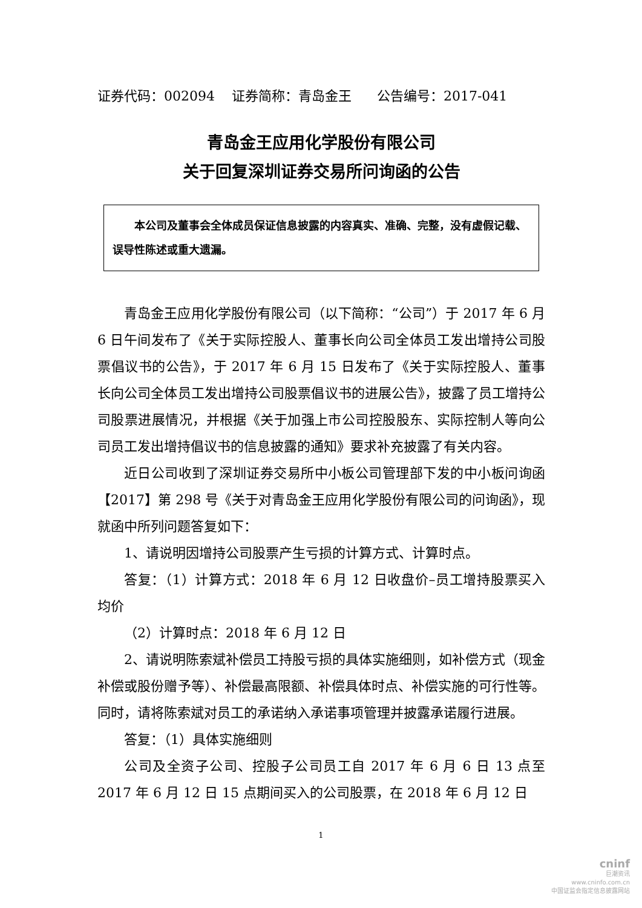证券代码：002094 证券简称：青岛金王 公告编号：2017-041
青岛金王应用化学股份有限公司
关于回复深圳证券交易所问询函的公告
  本公司及董事会全体成员保证信息披露的内容真实、准确、完整，没有虚假记载、误导性陈述或重大遗漏。
青岛金王应用化学股份有限公司（以下简称：“公司”）于 2017 年 6 月 6 日午间发布了《关于实际控股人、董事长向公司全体员工发出增持公司股票倡议书的公告》，于 2017 年 6 月 15 日发布了《关于实际控股人、董事长向公司全体员工发出增持公司股票倡议书的进展公告》，披露了员工增持公司股票进展情况，并根据《关于加强上市公司控股股东、实际控制人等向公司员工发出增持倡议书的信息披露的通知》要求补充披露了有关内容。
近日公司收到了深圳证券交易所中小板公司管理部下发的中小板问询函【2017】第 298 号《关于对青岛金王应用化学股份有限公司的问询函》，现就函中所列问题答复如下：
1、请说明因增持公司股票产生亏损的计算方式、计算时点。
答复：（1）计算方式：2018 年 6 月 12 日收盘价–员工增持股票买入均价
（2）计算时点：2018 年 6 月 12 日
2、请说明陈索斌补偿员工持股亏损的具体实施细则，如补偿方式（现金补偿或股份赠予等）、补偿最高限额、补偿具体时点、补偿实施的可行性等。同时，请将陈索斌对员工的承诺纳入承诺事项管理并披露承诺履行进展。
答复：（1）具体实施细则
公司及全资子公司、控股子公司员工自 2017 年 6 月 6 日 13 点至 2017 年 6 月 12 日 15 点期间买入的公司股票，在 2018 年 6 月 12 日
1
cninf
巨潮资讯
www.cninfo.com.cn
中国证监会指定信息披露网站